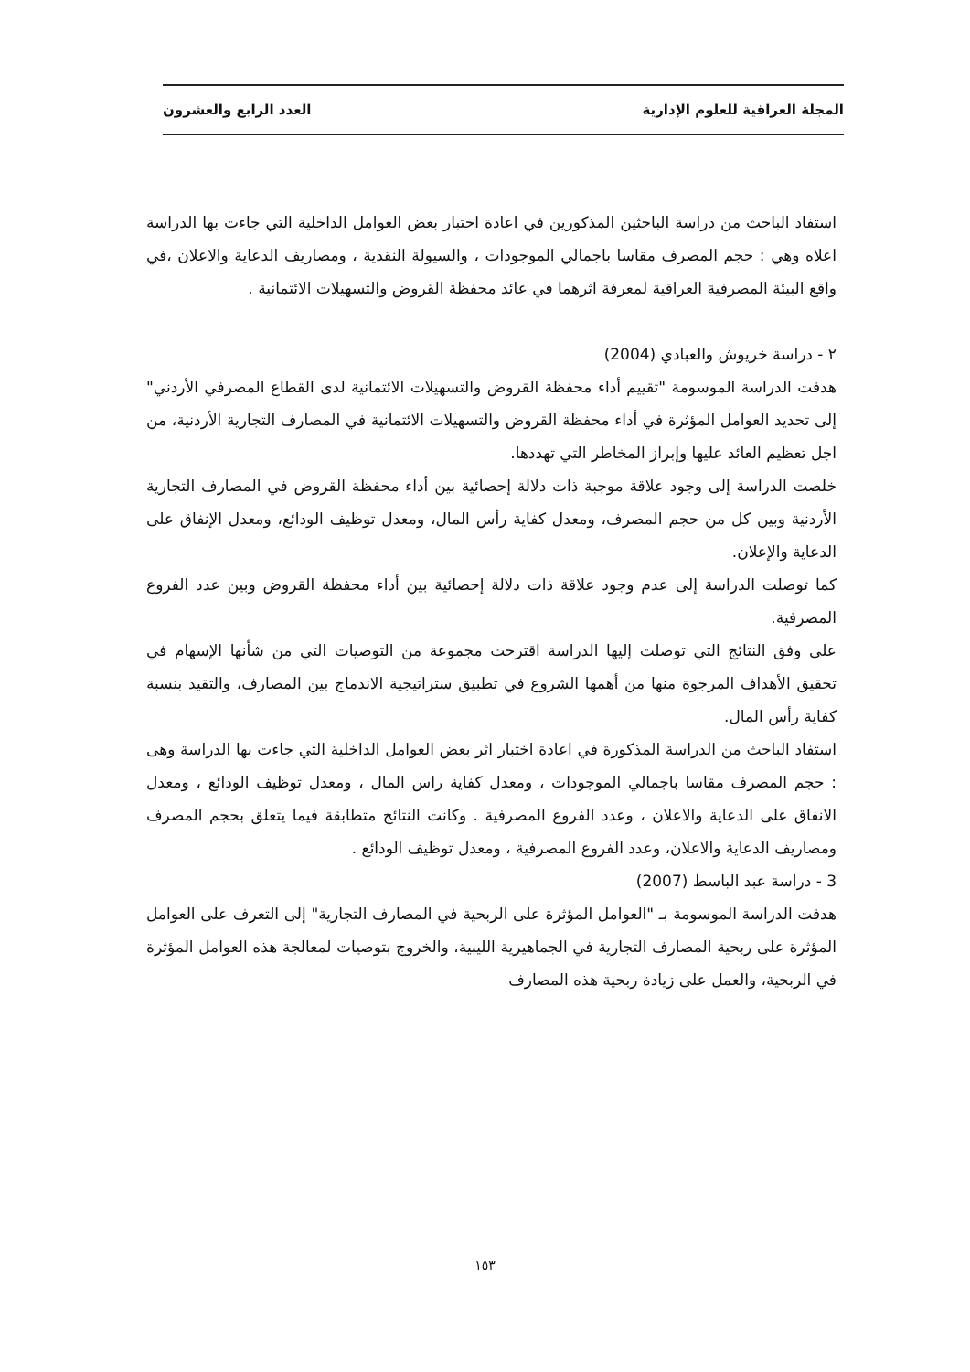المجلة العراقية للعلوم الإدارية العدد الرابع والعشرون
استفاد الباحث من دراسة الباحثين المذكورين في اعادة اختبار بعض العوامل الداخلية التي جاءت بها الدراسة اعلاه وهي : حجم المصرف مقاسا باجمالي الموجودات ، والسيولة النقدية ، ومصاريف الدعاية والاعلان ،في واقع البيئة المصرفية العراقية لمعرفة اثرهما في عائد محفظة القروض والتسهيلات الائتمانية .
٢ - دراسة خريوش والعبادي (2004)
هدفت الدراسة الموسومة "تقييم أداء محفظة القروض والتسهيلات الائتمانية لدى القطاع المصرفي الأردني" إلى تحديد العوامل المؤثرة في أداء محفظة القروض والتسهيلات الائتمانية في المصارف التجارية الأردنية، من اجل تعظيم العائد عليها وإبراز المخاطر التي تهددها.
خلصت الدراسة إلى وجود علاقة موجبة ذات دلالة إحصائية بين أداء محفظة القروض في المصارف التجارية الأردنية وبين كل من حجم المصرف، ومعدل كفاية رأس المال، ومعدل توظيف الودائع، ومعدل الإنفاق على الدعاية والإعلان.
كما توصلت الدراسة إلى عدم وجود علاقة ذات دلالة إحصائية بين أداء محفظة القروض وبين عدد الفروع المصرفية.
على وفق النتائج التي توصلت إليها الدراسة اقترحت مجموعة من التوصيات التي من شأنها الإسهام في تحقيق الأهداف المرجوة منها من أهمها الشروع في تطبيق ستراتيجية الاندماج بين المصارف، والتقيد بنسبة كفاية رأس المال.
استفاد الباحث من الدراسة المذكورة في اعادة اختبار اثر بعض العوامل الداخلية التي جاءت بها الدراسة وهى : حجم المصرف مقاسا باجمالي الموجودات ، ومعدل كفاية راس المال ، ومعدل توظيف الودائع ، ومعدل الانفاق على الدعاية والاعلان ، وعدد الفروع المصرفية . وكانت النتائج متطابقة فيما يتعلق بحجم المصرف ومصاريف الدعاية والاعلان، وعدد الفروع المصرفية ، ومعدل توظيف الودائع .
3 - دراسة عبد الباسط (2007)
هدفت الدراسة الموسومة بـ "العوامل المؤثرة على الربحية في المصارف التجارية" إلى التعرف على العوامل المؤثرة على ربحية المصارف التجارية في الجماهيرية الليبية، والخروج بتوصيات لمعالجة هذه العوامل المؤثرة في الربحية، والعمل على زيادة ربحية هذه المصارف
١٥٣